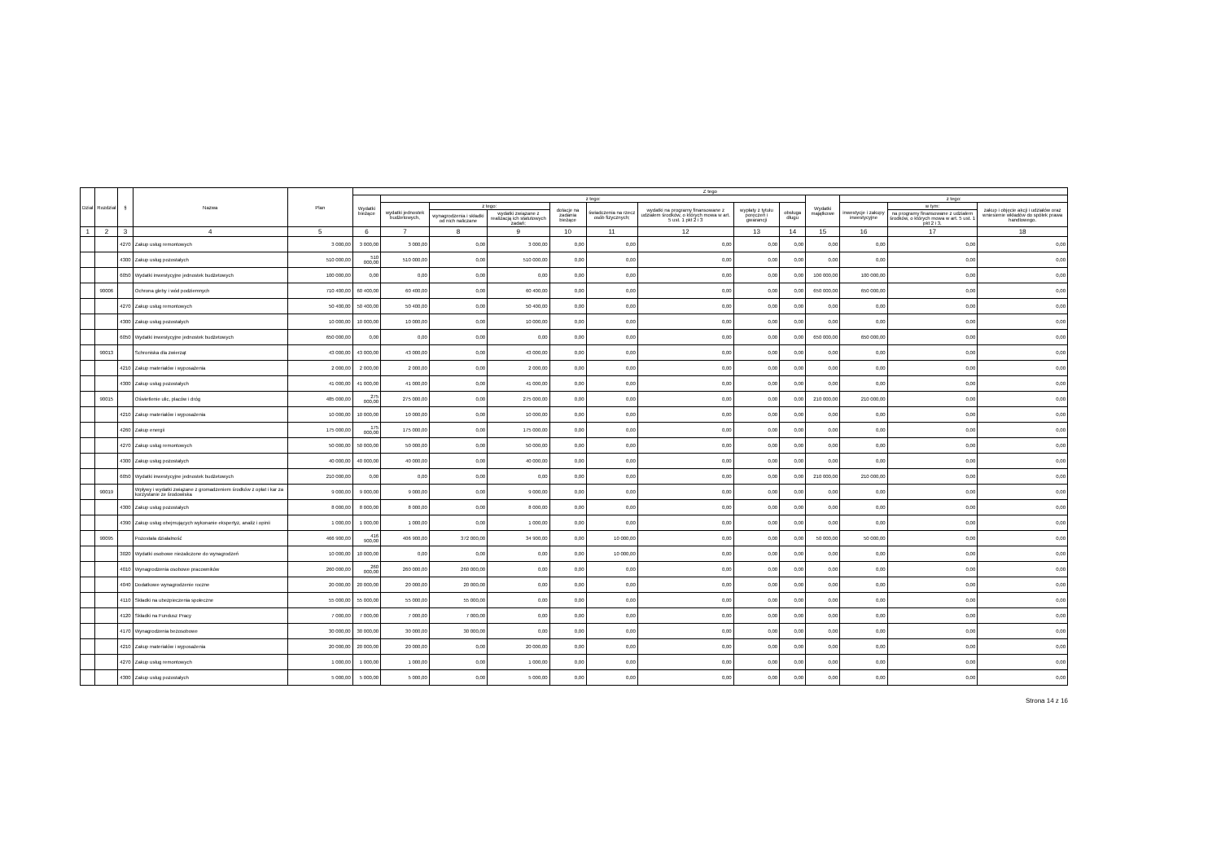| Dział | Rozdział | § | Nazwa | Plan | Z tego | | | | | | | | | | | | |
| --- | --- | --- | --- | --- | --- | --- | --- | --- | --- | --- | --- | --- | --- | --- | --- | --- | --- |
| | | | | | Wydatki bieżące | z tego: | | | | | | | | Wydatki majątkowe | z tego: | | |
| | | | | | | wydatki jednostek budżetowych, | z tego: | | dotacje na zadania bieżące | świadczenia na rzecz osób fizycznych; | wydatki na programy finansowane z udziałem środków, o których mowa w art. 5 ust. 1 pkt 2 i 3 | wypłaty z tytułu poręczeń i gwarancji | obsługa długu | | inwestycje i zakupy inwestycyjne | w tym: | zakup i objęcie akcji i udziałów oraz wniesienie wkładów do spółek prawa handlowego. |
| | | | | | | | wynagrodzenia i składki od nich naliczane | wydatki związane z realizacją ich statutowych zadań; | | | | | | | | na programy finansowane z udziałem środków, o których mowa w art. 5 ust. 1 pkt 2 i 3, | |
| 1 | 2 | 3 | 4 | 5 | 6 | 7 | 8 | 9 | 10 | 11 | 12 | 13 | 14 | 15 | 16 | 17 | 18 |
| | | 4270 | Zakup usług remontowych | 3 000,00 | 3 000,00 | 3 000,00 | 0,00 | 3 000,00 | 0,00 | 0,00 | 0,00 | 0,00 | 0,00 | 0,00 | 0,00 | 0,00 | 0,00 |
| | | 4300 | Zakup usług pozostałych | 510 000,00 | 510 000,00 | 510 000,00 | 0,00 | 510 000,00 | 0,00 | 0,00 | 0,00 | 0,00 | 0,00 | 0,00 | 0,00 | 0,00 | 0,00 |
| | | 6050 | Wydatki inwestycyjne jednostek budżetowych | 100 000,00 | 0,00 | 0,00 | 0,00 | 0,00 | 0,00 | 0,00 | 0,00 | 0,00 | 0,00 | 100 000,00 | 100 000,00 | 0,00 | 0,00 |
| | 90006 | | Ochrona gleby i wód podziemnych | 710 400,00 | 60 400,00 | 60 400,00 | 0,00 | 60 400,00 | 0,00 | 0,00 | 0,00 | 0,00 | 0,00 | 650 000,00 | 650 000,00 | 0,00 | 0,00 |
| | | 4270 | Zakup usług remontowych | 50 400,00 | 50 400,00 | 50 400,00 | 0,00 | 50 400,00 | 0,00 | 0,00 | 0,00 | 0,00 | 0,00 | 0,00 | 0,00 | 0,00 | 0,00 |
| | | 4300 | Zakup usług pozostałych | 10 000,00 | 10 000,00 | 10 000,00 | 0,00 | 10 000,00 | 0,00 | 0,00 | 0,00 | 0,00 | 0,00 | 0,00 | 0,00 | 0,00 | 0,00 |
| | | 6050 | Wydatki inwestycyjne jednostek budżetowych | 650 000,00 | 0,00 | 0,00 | 0,00 | 0,00 | 0,00 | 0,00 | 0,00 | 0,00 | 0,00 | 650 000,00 | 650 000,00 | 0,00 | 0,00 |
| | 90013 | | Schroniska dla zwierząt | 43 000,00 | 43 000,00 | 43 000,00 | 0,00 | 43 000,00 | 0,00 | 0,00 | 0,00 | 0,00 | 0,00 | 0,00 | 0,00 | 0,00 | 0,00 |
| | | 4210 | Zakup materiałów i wyposażenia | 2 000,00 | 2 000,00 | 2 000,00 | 0,00 | 2 000,00 | 0,00 | 0,00 | 0,00 | 0,00 | 0,00 | 0,00 | 0,00 | 0,00 | 0,00 |
| | | 4300 | Zakup usług pozostałych | 41 000,00 | 41 000,00 | 41 000,00 | 0,00 | 41 000,00 | 0,00 | 0,00 | 0,00 | 0,00 | 0,00 | 0,00 | 0,00 | 0,00 | 0,00 |
| | 90015 | | Oświetlenie ulic, placów i dróg | 485 000,00 | 275 000,00 | 275 000,00 | 0,00 | 275 000,00 | 0,00 | 0,00 | 0,00 | 0,00 | 0,00 | 210 000,00 | 210 000,00 | 0,00 | 0,00 |
| | | 4210 | Zakup materiałów i wyposażenia | 10 000,00 | 10 000,00 | 10 000,00 | 0,00 | 10 000,00 | 0,00 | 0,00 | 0,00 | 0,00 | 0,00 | 0,00 | 0,00 | 0,00 | 0,00 |
| | | 4260 | Zakup energii | 175 000,00 | 175 000,00 | 175 000,00 | 0,00 | 175 000,00 | 0,00 | 0,00 | 0,00 | 0,00 | 0,00 | 0,00 | 0,00 | 0,00 | 0,00 |
| | | 4270 | Zakup usług remontowych | 50 000,00 | 50 000,00 | 50 000,00 | 0,00 | 50 000,00 | 0,00 | 0,00 | 0,00 | 0,00 | 0,00 | 0,00 | 0,00 | 0,00 | 0,00 |
| | | 4300 | Zakup usług pozostałych | 40 000,00 | 40 000,00 | 40 000,00 | 0,00 | 40 000,00 | 0,00 | 0,00 | 0,00 | 0,00 | 0,00 | 0,00 | 0,00 | 0,00 | 0,00 |
| | | 6050 | Wydatki inwestycyjne jednostek budżetowych | 210 000,00 | 0,00 | 0,00 | 0,00 | 0,00 | 0,00 | 0,00 | 0,00 | 0,00 | 0,00 | 210 000,00 | 210 000,00 | 0,00 | 0,00 |
| | 90019 | | Wpływy i wydatki związane z gromadzeniem środków z opłat i kar za korzystanie ze środowiska | 9 000,00 | 9 000,00 | 9 000,00 | 0,00 | 9 000,00 | 0,00 | 0,00 | 0,00 | 0,00 | 0,00 | 0,00 | 0,00 | 0,00 | 0,00 |
| | | 4300 | Zakup usług pozostałych | 8 000,00 | 8 000,00 | 8 000,00 | 0,00 | 8 000,00 | 0,00 | 0,00 | 0,00 | 0,00 | 0,00 | 0,00 | 0,00 | 0,00 | 0,00 |
| | | 4390 | Zakup usług obejmujących wykonanie ekspertyz, analiz i opinii | 1 000,00 | 1 000,00 | 1 000,00 | 0,00 | 1 000,00 | 0,00 | 0,00 | 0,00 | 0,00 | 0,00 | 0,00 | 0,00 | 0,00 | 0,00 |
| | 90095 | | Pozostała działalność | 466 900,00 | 416 900,00 | 406 900,00 | 372 000,00 | 34 900,00 | 0,00 | 10 000,00 | 0,00 | 0,00 | 0,00 | 50 000,00 | 50 000,00 | 0,00 | 0,00 |
| | | 3020 | Wydatki osobowe niezaliczone do wynagrodzeń | 10 000,00 | 10 000,00 | 0,00 | 0,00 | 0,00 | 0,00 | 10 000,00 | 0,00 | 0,00 | 0,00 | 0,00 | 0,00 | 0,00 | 0,00 |
| | | 4010 | Wynagrodzenia osobowe pracowników | 260 000,00 | 260 000,00 | 260 000,00 | 260 000,00 | 0,00 | 0,00 | 0,00 | 0,00 | 0,00 | 0,00 | 0,00 | 0,00 | 0,00 | 0,00 |
| | | 4040 | Dodatkowe wynagrodzenie roczne | 20 000,00 | 20 000,00 | 20 000,00 | 20 000,00 | 0,00 | 0,00 | 0,00 | 0,00 | 0,00 | 0,00 | 0,00 | 0,00 | 0,00 | 0,00 |
| | | 4110 | Składki na ubezpieczenia społeczne | 55 000,00 | 55 000,00 | 55 000,00 | 55 000,00 | 0,00 | 0,00 | 0,00 | 0,00 | 0,00 | 0,00 | 0,00 | 0,00 | 0,00 | 0,00 |
| | | 4120 | Składki na Fundusz Pracy | 7 000,00 | 7 000,00 | 7 000,00 | 7 000,00 | 0,00 | 0,00 | 0,00 | 0,00 | 0,00 | 0,00 | 0,00 | 0,00 | 0,00 | 0,00 |
| | | 4170 | Wynagrodzenia bezosobowe | 30 000,00 | 30 000,00 | 30 000,00 | 30 000,00 | 0,00 | 0,00 | 0,00 | 0,00 | 0,00 | 0,00 | 0,00 | 0,00 | 0,00 | 0,00 |
| | | 4210 | Zakup materiałów i wyposażenia | 20 000,00 | 20 000,00 | 20 000,00 | 0,00 | 20 000,00 | 0,00 | 0,00 | 0,00 | 0,00 | 0,00 | 0,00 | 0,00 | 0,00 | 0,00 |
| | | 4270 | Zakup usług remontowych | 1 000,00 | 1 000,00 | 1 000,00 | 0,00 | 1 000,00 | 0,00 | 0,00 | 0,00 | 0,00 | 0,00 | 0,00 | 0,00 | 0,00 | 0,00 |
| | | 4300 | Zakup usług pozostałych | 5 000,00 | 5 000,00 | 5 000,00 | 0,00 | 5 000,00 | 0,00 | 0,00 | 0,00 | 0,00 | 0,00 | 0,00 | 0,00 | 0,00 | 0,00 |
Strona 14 z 16